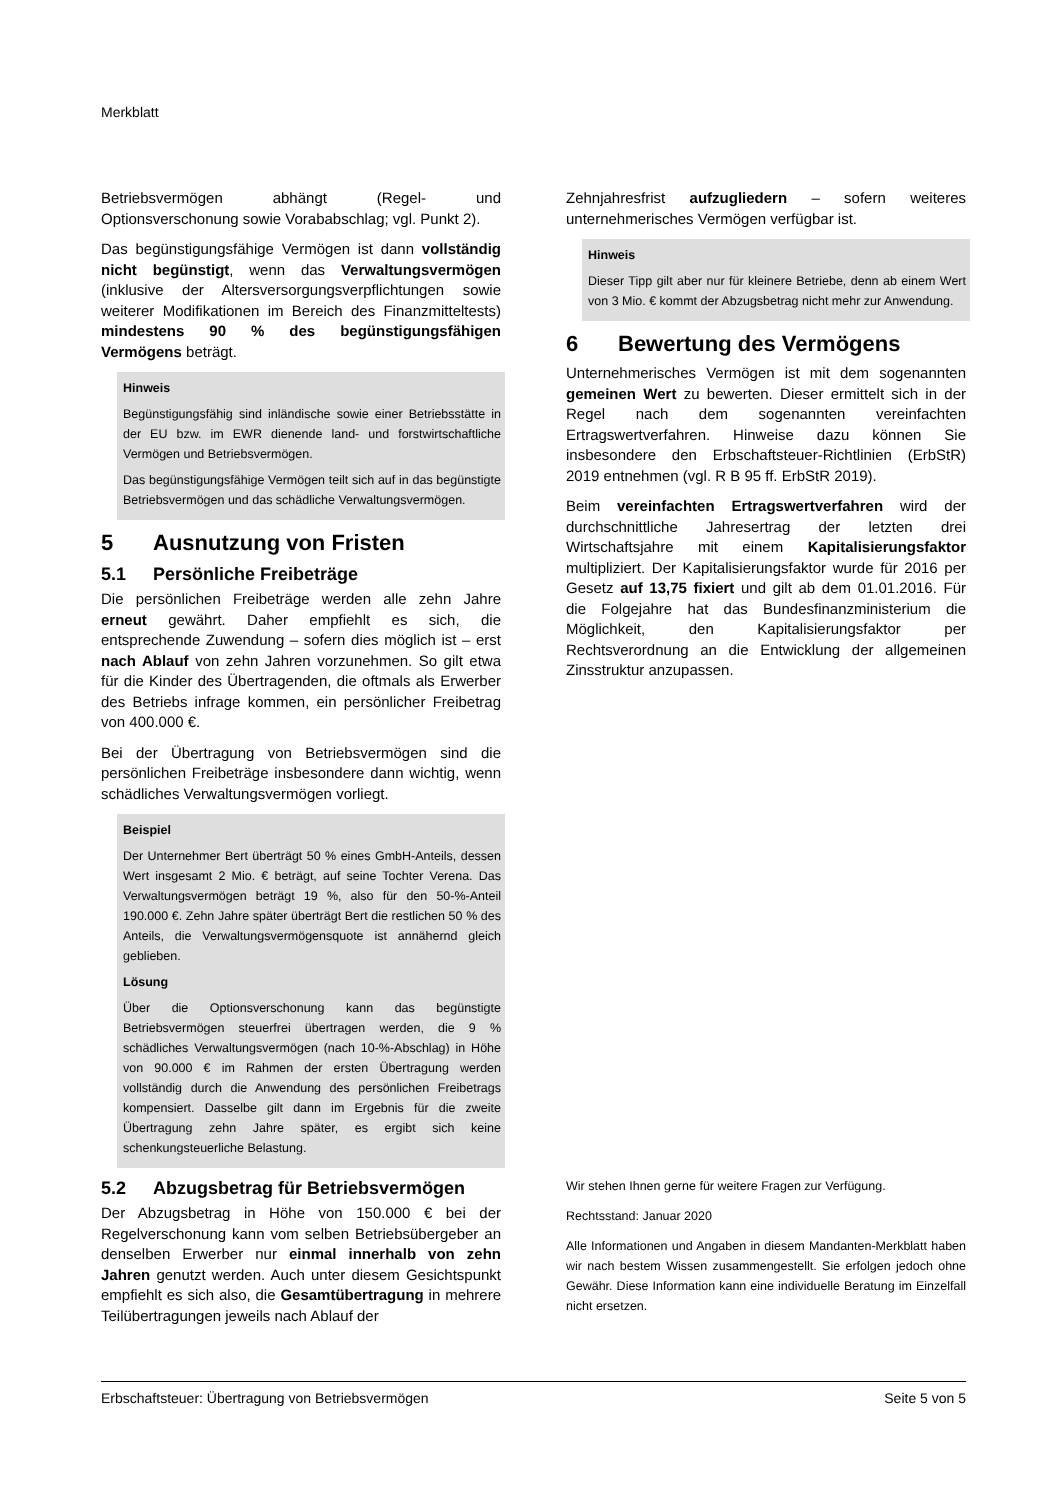Merkblatt
Betriebsvermögen abhängt (Regel- und Optionsverschonung sowie Vorababschlag; vgl. Punkt 2).
Das begünstigungsfähige Vermögen ist dann vollständig nicht begünstigt, wenn das Verwaltungsvermögen (inklusive der Altersversorgungsverpflichtungen sowie weiterer Modifikationen im Bereich des Finanzmitteltests) mindestens 90 % des begünstigungsfähigen Vermögens beträgt.
Hinweis
Begünstigungsfähig sind inländische sowie einer Betriebsstätte in der EU bzw. im EWR dienende land- und forstwirtschaftliche Vermögen und Betriebsvermögen.
Das begünstigungsfähige Vermögen teilt sich auf in das begünstigte Betriebsvermögen und das schädliche Verwaltungsvermögen.
5 Ausnutzung von Fristen
5.1 Persönliche Freibeträge
Die persönlichen Freibeträge werden alle zehn Jahre erneut gewährt. Daher empfiehlt es sich, die entsprechende Zuwendung – sofern dies möglich ist – erst nach Ablauf von zehn Jahren vorzunehmen. So gilt etwa für die Kinder des Übertragenden, die oftmals als Erwerber des Betriebs infrage kommen, ein persönlicher Freibetrag von 400.000 €.
Bei der Übertragung von Betriebsvermögen sind die persönlichen Freibeträge insbesondere dann wichtig, wenn schädliches Verwaltungsvermögen vorliegt.
Beispiel
Der Unternehmer Bert überträgt 50 % eines GmbH-Anteils, dessen Wert insgesamt 2 Mio. € beträgt, auf seine Tochter Verena. Das Verwaltungsvermögen beträgt 19 %, also für den 50-%-Anteil 190.000 €. Zehn Jahre später überträgt Bert die restlichen 50 % des Anteils, die Verwaltungsvermögensquote ist annähernd gleich geblieben.
Lösung
Über die Optionsverschonung kann das begünstigte Betriebsvermögen steuerfrei übertragen werden, die 9 % schädliches Verwaltungsvermögen (nach 10-%-Abschlag) in Höhe von 90.000 € im Rahmen der ersten Übertragung werden vollständig durch die Anwendung des persönlichen Freibetrags kompensiert. Dasselbe gilt dann im Ergebnis für die zweite Übertragung zehn Jahre später, es ergibt sich keine schenkungsteuerliche Belastung.
5.2 Abzugsbetrag für Betriebsvermögen
Der Abzugsbetrag in Höhe von 150.000 € bei der Regelverschonung kann vom selben Betriebsübergeber an denselben Erwerber nur einmal innerhalb von zehn Jahren genutzt werden. Auch unter diesem Gesichtspunkt empfiehlt es sich also, die Gesamtübertragung in mehrere Teilübertragungen jeweils nach Ablauf der
Zehnjahresfrist aufzugliedern – sofern weiteres unternehmerisches Vermögen verfügbar ist.
Hinweis
Dieser Tipp gilt aber nur für kleinere Betriebe, denn ab einem Wert von 3 Mio. € kommt der Abzugsbetrag nicht mehr zur Anwendung.
6 Bewertung des Vermögens
Unternehmerisches Vermögen ist mit dem sogenannten gemeinen Wert zu bewerten. Dieser ermittelt sich in der Regel nach dem sogenannten vereinfachten Ertragswertverfahren. Hinweise dazu können Sie insbesondere den Erbschaftsteuer-Richtlinien (ErbStR) 2019 entnehmen (vgl. R B 95 ff. ErbStR 2019).
Beim vereinfachten Ertragswertverfahren wird der durchschnittliche Jahresertrag der letzten drei Wirtschaftsjahre mit einem Kapitalisierungsfaktor multipliziert. Der Kapitalisierungsfaktor wurde für 2016 per Gesetz auf 13,75 fixiert und gilt ab dem 01.01.2016. Für die Folgejahre hat das Bundesfinanzministerium die Möglichkeit, den Kapitalisierungsfaktor per Rechtsverordnung an die Entwicklung der allgemeinen Zinsstruktur anzupassen.
Wir stehen Ihnen gerne für weitere Fragen zur Verfügung.
Rechtsstand: Januar 2020
Alle Informationen und Angaben in diesem Mandanten-Merkblatt haben wir nach bestem Wissen zusammengestellt. Sie erfolgen jedoch ohne Gewähr. Diese Information kann eine individuelle Beratung im Einzelfall nicht ersetzen.
Erbschaftsteuer: Übertragung von Betriebsvermögen Seite 5 von 5